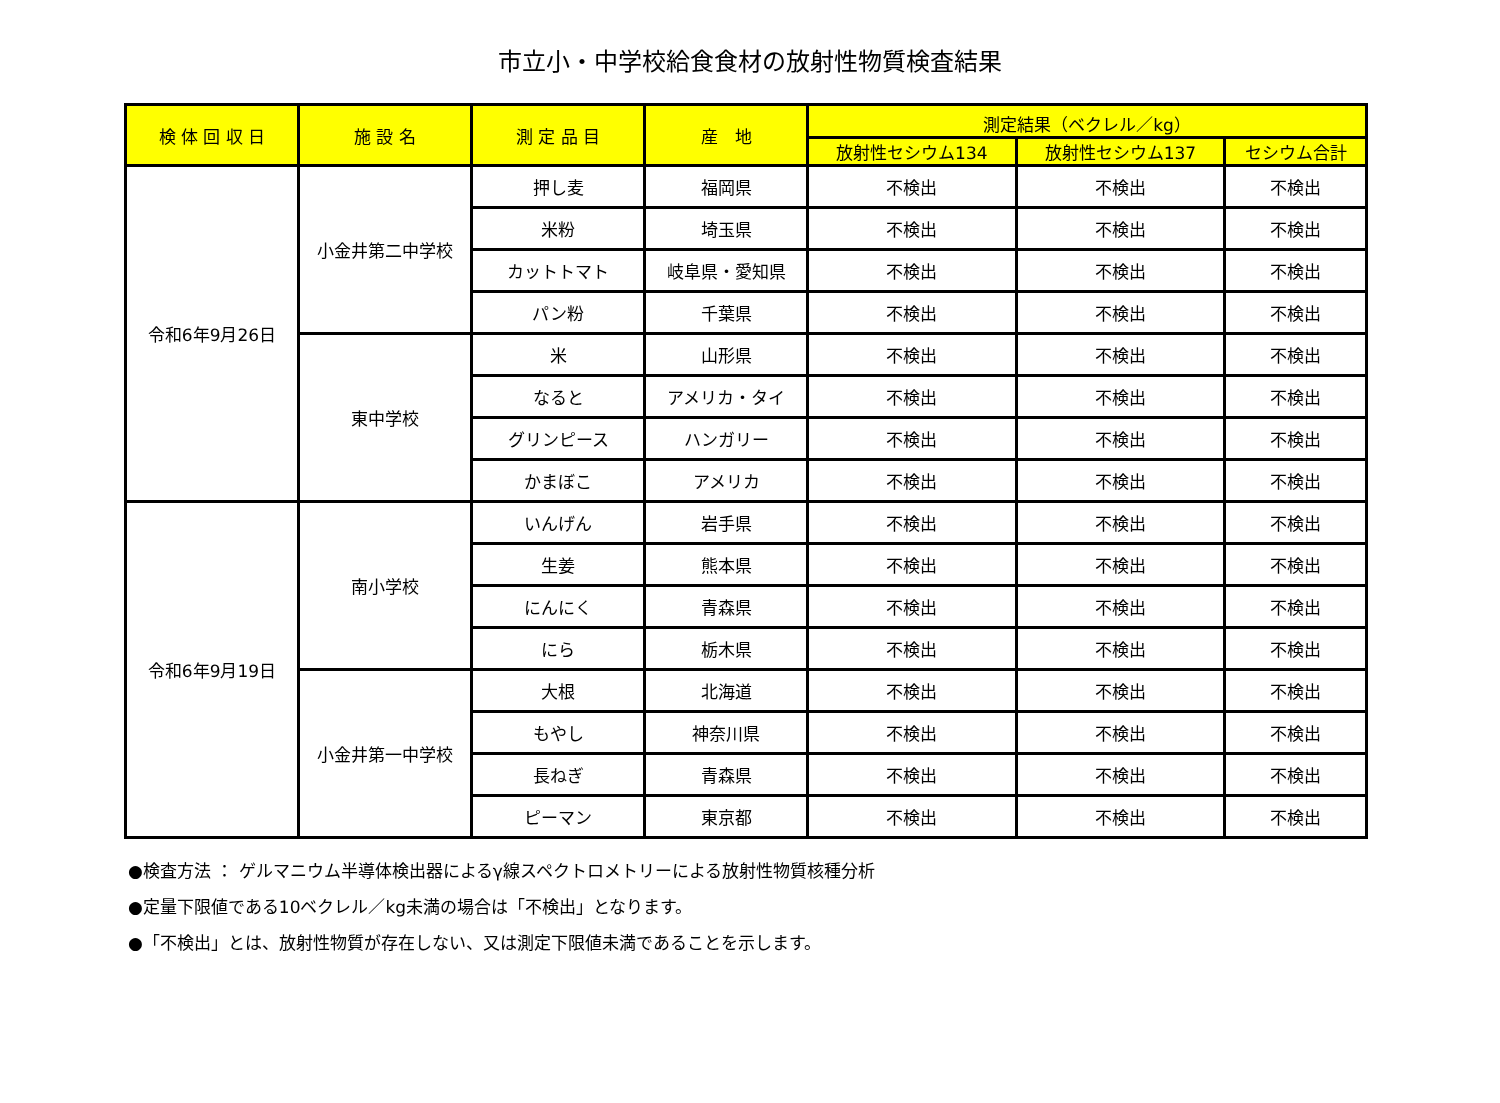市立小・中学校給食食材の放射性物質検査結果
| 検 体 回 収 日 | 施 設 名 | 測 定 品 目 | 産 地 | 測定結果（ベクレル／kg） | | |
| --- | --- | --- | --- | --- | --- | --- |
| | | | | 放射性セシウム134 | 放射性セシウム137 | セシウム合計 |
| 令和6年9月26日 | 小金井第二中学校 | 押し麦 | 福岡県 | 不検出 | 不検出 | 不検出 |
| | | 米粉 | 埼玉県 | 不検出 | 不検出 | 不検出 |
| | | カットトマト | 岐阜県・愛知県 | 不検出 | 不検出 | 不検出 |
| | | パン粉 | 千葉県 | 不検出 | 不検出 | 不検出 |
| | 東中学校 | 米 | 山形県 | 不検出 | 不検出 | 不検出 |
| | | なると | アメリカ・タイ | 不検出 | 不検出 | 不検出 |
| | | グリンピース | ハンガリー | 不検出 | 不検出 | 不検出 |
| | | かまぼこ | アメリカ | 不検出 | 不検出 | 不検出 |
| 令和6年9月19日 | 南小学校 | いんげん | 岩手県 | 不検出 | 不検出 | 不検出 |
| | | 生姜 | 熊本県 | 不検出 | 不検出 | 不検出 |
| | | にんにく | 青森県 | 不検出 | 不検出 | 不検出 |
| | | にら | 栃木県 | 不検出 | 不検出 | 不検出 |
| | 小金井第一中学校 | 大根 | 北海道 | 不検出 | 不検出 | 不検出 |
| | | もやし | 神奈川県 | 不検出 | 不検出 | 不検出 |
| | | 長ねぎ | 青森県 | 不検出 | 不検出 | 不検出 |
| | | ピーマン | 東京都 | 不検出 | 不検出 | 不検出 |
●検査方法 ： ゲルマニウム半導体検出器によるγ線スペクトロメトリーによる放射性物質核種分析
●定量下限値である10ベクレル／kg未満の場合は「不検出」となります。
●「不検出」とは、放射性物質が存在しない、又は測定下限値未満であることを示します。